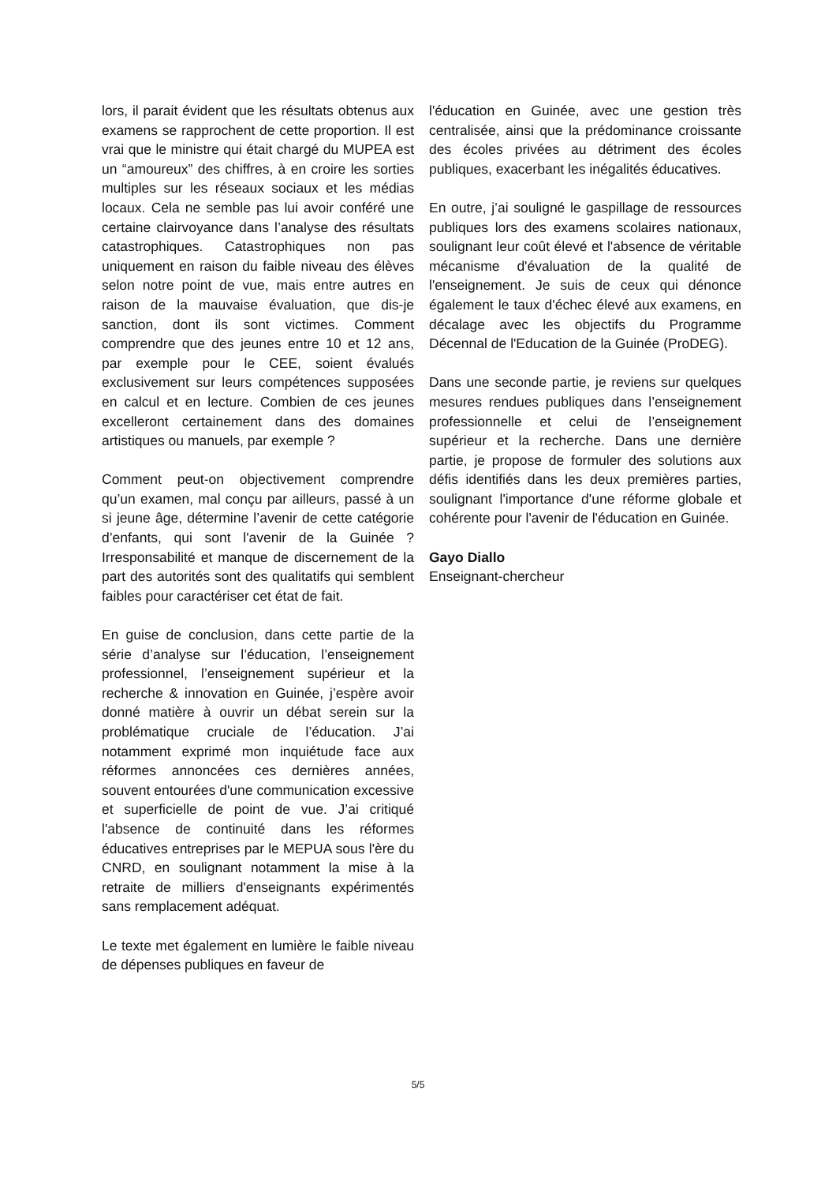lors, il parait évident que les résultats obtenus aux examens se rapprochent de cette proportion. Il est vrai que le ministre qui était chargé du MUPEA est un “amoureux” des chiffres, à en croire les sorties multiples sur les réseaux sociaux et les médias locaux. Cela ne semble pas lui avoir conféré une certaine clairvoyance dans l’analyse des résultats catastrophiques. Catastrophiques non pas uniquement en raison du faible niveau des élèves selon notre point de vue, mais entre autres en raison de la mauvaise évaluation, que dis-je sanction, dont ils sont victimes. Comment comprendre que des jeunes entre 10 et 12 ans, par exemple pour le CEE, soient évalués exclusivement sur leurs compétences supposées en calcul et en lecture. Combien de ces jeunes excelleront certainement dans des domaines artistiques ou manuels, par exemple ?
Comment peut-on objectivement comprendre qu’un examen, mal conçu par ailleurs, passé à un si jeune âge, détermine l’avenir de cette catégorie d’enfants, qui sont l'avenir de la Guinée ? Irresponsabilité et manque de discernement de la part des autorités sont des qualitatifs qui semblent faibles pour caractériser cet état de fait.
En guise de conclusion, dans cette partie de la série d’analyse sur l’éducation, l’enseignement professionnel, l’enseignement supérieur et la recherche & innovation en Guinée, j’espère avoir donné matière à ouvrir un débat serein sur la problématique cruciale de l’éducation. J’ai notamment exprimé mon inquiétude face aux réformes annoncées ces dernières années, souvent entourées d'une communication excessive et superficielle de point de vue. J’ai critiqué l'absence de continuité dans les réformes éducatives entreprises par le MEPUA sous l'ère du CNRD, en soulignant notamment la mise à la retraite de milliers d'enseignants expérimentés sans remplacement adéquat.
Le texte met également en lumière le faible niveau de dépenses publiques en faveur de
l'éducation en Guinée, avec une gestion très centralisée, ainsi que la prédominance croissante des écoles privées au détriment des écoles publiques, exacerbant les inégalités éducatives.
En outre, j’ai souligné le gaspillage de ressources publiques lors des examens scolaires nationaux, soulignant leur coût élevé et l'absence de véritable mécanisme d'évaluation de la qualité de l'enseignement. Je suis de ceux qui dénonce également le taux d'échec élevé aux examens, en décalage avec les objectifs du Programme Décennal de l'Education de la Guinée (ProDEG).
Dans une seconde partie, je reviens sur quelques mesures rendues publiques dans l’enseignement professionnelle et celui de l’enseignement supérieur et la recherche. Dans une dernière partie, je propose de formuler des solutions aux défis identifiés dans les deux premières parties, soulignant l'importance d'une réforme globale et cohérente pour l'avenir de l'éducation en Guinée.
Gayo Diallo
Enseignant-chercheur
5/5